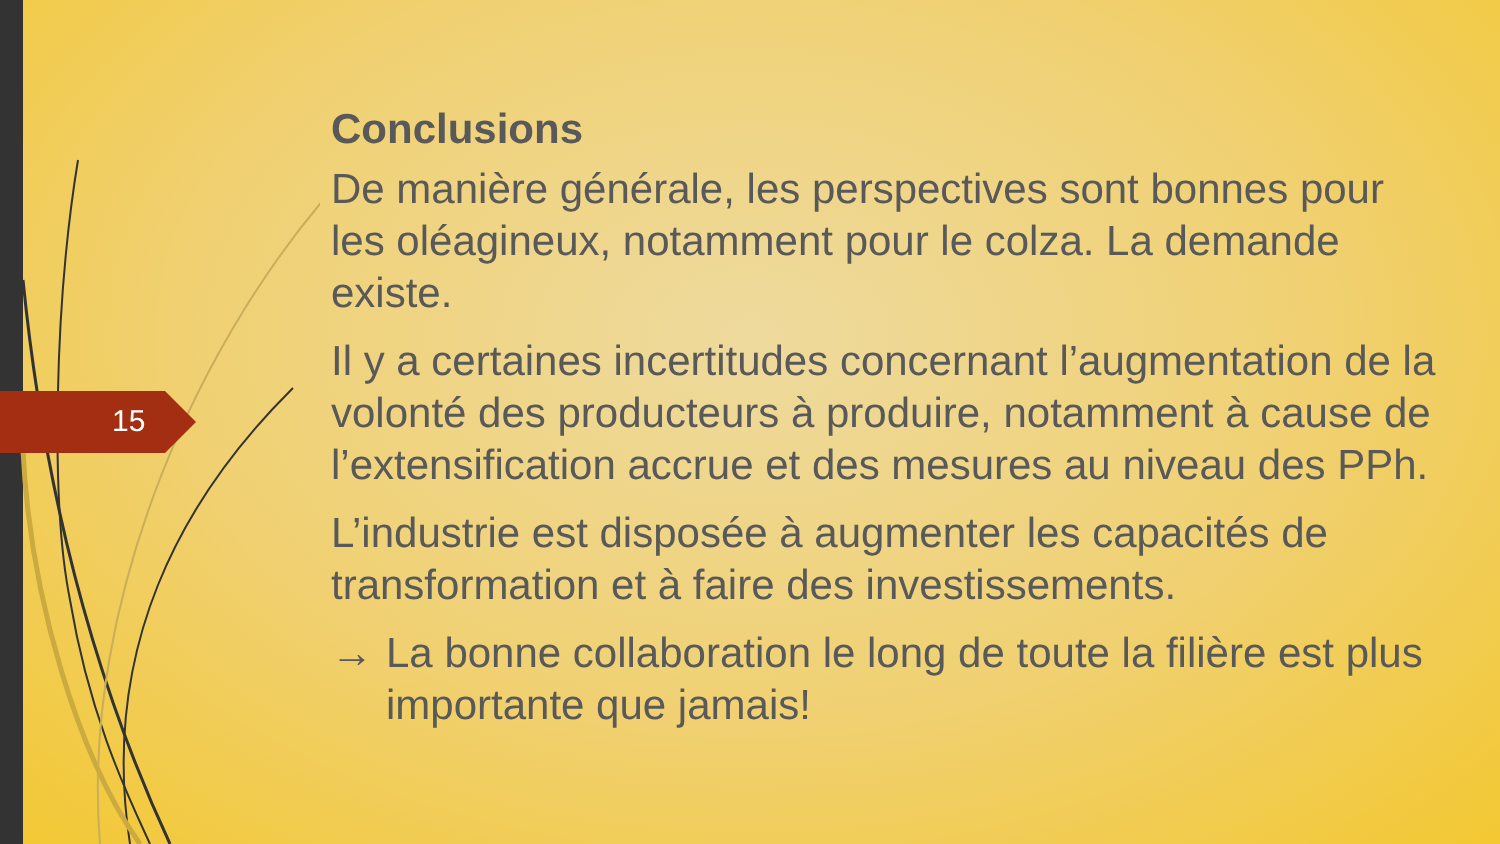15
Conclusions
De manière générale, les perspectives sont bonnes pour les oléagineux, notamment pour le colza. La demande existe.
Il y a certaines incertitudes concernant l’augmentation de la volonté des producteurs à produire, notamment à cause de l’extensification accrue et des mesures au niveau des PPh.
L’industrie est disposée à augmenter les capacités de transformation et à faire des investissements.
→ La bonne collaboration le long de toute la filière est plus importante que jamais!